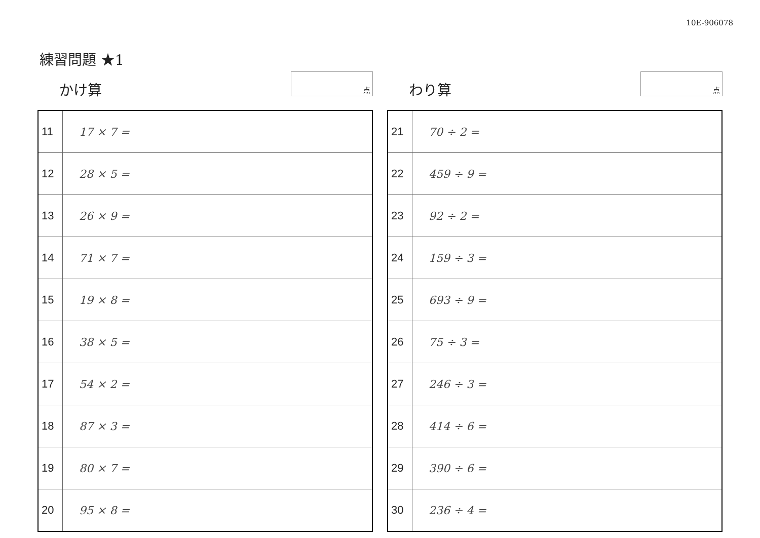10E-906078
練習問題 ★1
かけ算
点
| 11 | 17 × 7 = |
| 12 | 28 × 5 = |
| 13 | 26 × 9 = |
| 14 | 71 × 7 = |
| 15 | 19 × 8 = |
| 16 | 38 × 5 = |
| 17 | 54 × 2 = |
| 18 | 87 × 3 = |
| 19 | 80 × 7 = |
| 20 | 95 × 8 = |
わり算
点
| 21 | 70 ÷ 2 = |
| 22 | 459 ÷ 9 = |
| 23 | 92 ÷ 2 = |
| 24 | 159 ÷ 3 = |
| 25 | 693 ÷ 9 = |
| 26 | 75 ÷ 3 = |
| 27 | 246 ÷ 3 = |
| 28 | 414 ÷ 6 = |
| 29 | 390 ÷ 6 = |
| 30 | 236 ÷ 4 = |